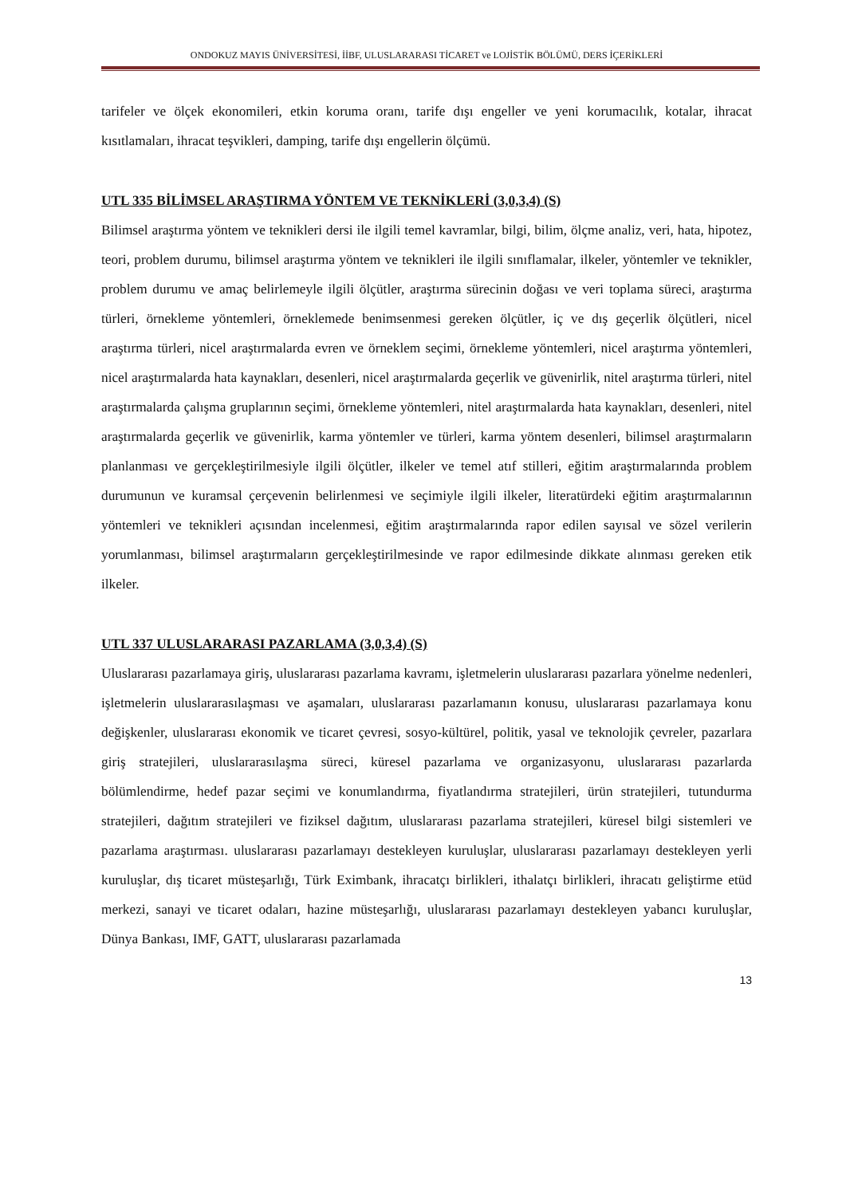ONDOKUZ MAYIS ÜNİVERSİTESİ, İİBF, ULUSLARARASI TİCARET ve LOJİSTİK BÖLÜMÜ, DERS İÇERİKLERİ
tarifeler ve ölçek ekonomileri, etkin koruma oranı, tarife dışı engeller ve yeni korumacılık, kotalar, ihracat kısıtlamaları, ihracat teşvikleri, damping, tarife dışı engellerin ölçümü.
UTL 335 BİLİMSEL ARAŞTIRMA YÖNTEM VE TEKNİKLERİ (3,0,3,4) (S)
Bilimsel araştırma yöntem ve teknikleri dersi ile ilgili temel kavramlar, bilgi, bilim, ölçme analiz, veri, hata, hipotez, teori, problem durumu, bilimsel araştırma yöntem ve teknikleri ile ilgili sınıflamalar, ilkeler, yöntemler ve teknikler, problem durumu ve amaç belirlemeyle ilgili ölçütler, araştırma sürecinin doğası ve veri toplama süreci, araştırma türleri, örnekleme yöntemleri, örneklemede benimsenmesi gereken ölçütler, iç ve dış geçerlik ölçütleri, nicel araştırma türleri, nicel araştırmalarda evren ve örneklem seçimi, örnekleme yöntemleri, nicel araştırma yöntemleri, nicel araştırmalarda hata kaynakları, desenleri, nicel araştırmalarda geçerlik ve güvenirlik, nitel araştırma türleri, nitel araştırmalarda çalışma gruplarının seçimi, örnekleme yöntemleri, nitel araştırmalarda hata kaynakları, desenleri, nitel araştırmalarda geçerlik ve güvenirlik, karma yöntemler ve türleri, karma yöntem desenleri, bilimsel araştırmaların planlanması ve gerçekleştirilmesiyle ilgili ölçütler, ilkeler ve temel atıf stilleri, eğitim araştırmalarında problem durumunun ve kuramsal çerçevenin belirlenmesi ve seçimiyle ilgili ilkeler, literatürdeki eğitim araştırmalarının yöntemleri ve teknikleri açısından incelenmesi, eğitim araştırmalarında rapor edilen sayısal ve sözel verilerin yorumlanması, bilimsel araştırmaların gerçekleştirilmesinde ve rapor edilmesinde dikkate alınması gereken etik ilkeler.
UTL 337 ULUSLARARASI PAZARLAMA (3,0,3,4) (S)
Uluslararası pazarlamaya giriş, uluslararası pazarlama kavramı, işletmelerin uluslararası pazarlara yönelme nedenleri, işletmelerin uluslararasılaşması ve aşamaları, uluslararası pazarlamanın konusu, uluslararası pazarlamaya konu değişkenler, uluslararası ekonomik ve ticaret çevresi, sosyo-kültürel, politik, yasal ve teknolojik çevreler, pazarlara giriş stratejileri, uluslararasılaşma süreci, küresel pazarlama ve organizasyonu, uluslararası pazarlarda bölümlendirme, hedef pazar seçimi ve konumlandırma, fiyatlandırma stratejileri, ürün stratejileri, tutundurma stratejileri, dağıtım stratejileri ve fiziksel dağıtım, uluslararası pazarlama stratejileri, küresel bilgi sistemleri ve pazarlama araştırması. uluslararası pazarlamayı destekleyen kuruluşlar, uluslararası pazarlamayı destekleyen yerli kuruluşlar, dış ticaret müsteşarlığı, Türk Eximbank, ihracatçı birlikleri, ithalatçı birlikleri, ihracatı geliştirme etüd merkezi, sanayi ve ticaret odaları, hazine müsteşarlığı, uluslararası pazarlamayı destekleyen yabancı kuruluşlar, Dünya Bankası, IMF, GATT, uluslararası pazarlamada
13